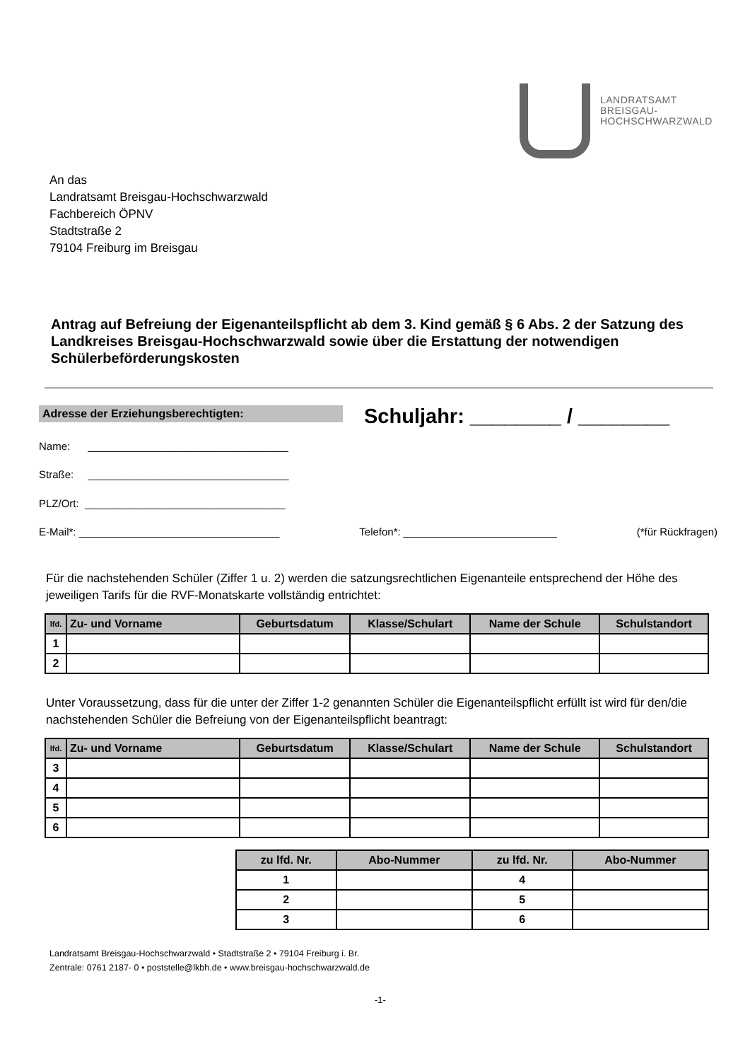LANDRATSAMT
BREISGAU-
HOCHSCHWARZWALD
An das
Landratsamt Breisgau-Hochschwarzwald
Fachbereich ÖPNV
Stadtstraße 2
79104 Freiburg im Breisgau
Antrag auf Befreiung der Eigenanteilspflicht ab dem 3. Kind gemäß § 6 Abs. 2 der Satzung des Landkreises Breisgau-Hochschwarzwald sowie über die Erstattung der notwendigen Schülerbeförderungskosten
Adresse der Erziehungsberechtigten: Schuljahr: ________ / ________
Name: __________________________________
Straße: __________________________________
PLZ/Ort: __________________________________
E-Mail*: __________________________________ Telefon*: __________________________ (*für Rückfragen)
Für die nachstehenden Schüler (Ziffer 1 u. 2) werden die satzungsrechtlichen Eigenanteile entsprechend der Höhe des jeweiligen Tarifs für die RVF-Monatskarte vollständig entrichtet:
| lfd. | Zu- und Vorname | Geburtsdatum | Klasse/Schulart | Name der Schule | Schulstandort |
| --- | --- | --- | --- | --- | --- |
| 1 | | | | | |
| 2 | | | | | |
Unter Voraussetzung, dass für die unter der Ziffer 1-2 genannten Schüler die Eigenanteilspflicht erfüllt ist wird für den/die nachstehenden Schüler die Befreiung von der Eigenanteilspflicht beantragt:
| lfd. | Zu- und Vorname | Geburtsdatum | Klasse/Schulart | Name der Schule | Schulstandort |
| --- | --- | --- | --- | --- | --- |
| 3 | | | | | |
| 4 | | | | | |
| 5 | | | | | |
| 6 | | | | | |
| zu lfd. Nr. | Abo-Nummer | zu lfd. Nr. | Abo-Nummer |
| --- | --- | --- | --- |
| 1 | | 4 | |
| 2 | | 5 | |
| 3 | | 6 | |
Landratsamt Breisgau-Hochschwarzwald • Stadtstraße 2 • 79104 Freiburg i. Br.
Zentrale: 0761 2187- 0 • poststelle@lkbh.de • www.breisgau-hochschwarzwald.de
-1-